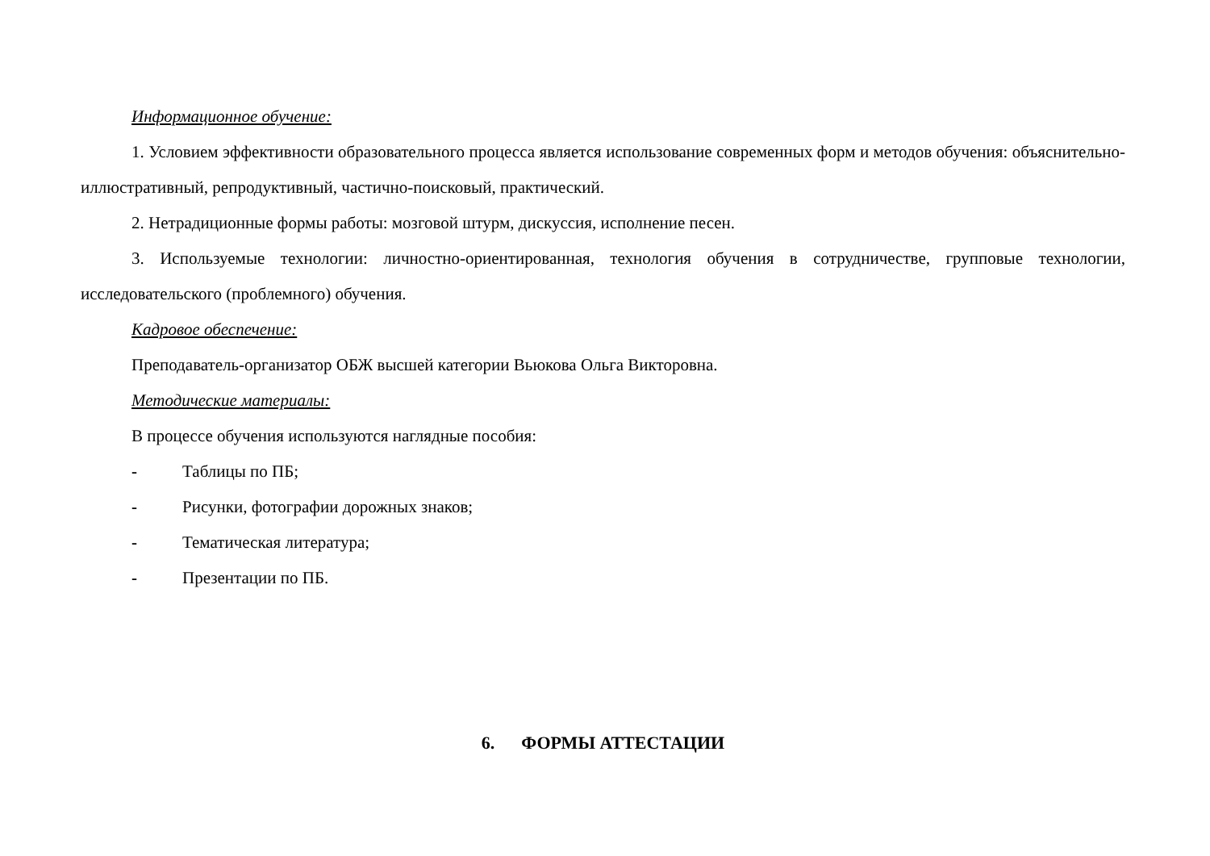Информационное обучение:
1. Условием эффективности образовательного процесса является использование современных форм и методов обучения: объяснительно-иллюстративный, репродуктивный, частично-поисковый, практический.
2. Нетрадиционные формы работы: мозговой штурм, дискуссия, исполнение песен.
3. Используемые технологии: личностно-ориентированная, технология обучения в сотрудничестве, групповые технологии, исследовательского (проблемного) обучения.
Кадровое обеспечение:
Преподаватель-организатор ОБЖ высшей категории Вьюкова Ольга Викторовна.
Методические материалы:
В процессе обучения используются наглядные пособия:
- Таблицы по ПБ;
- Рисунки, фотографии дорожных знаков;
- Тематическая литература;
- Презентации по ПБ.
6. ФОРМЫ АТТЕСТАЦИИ